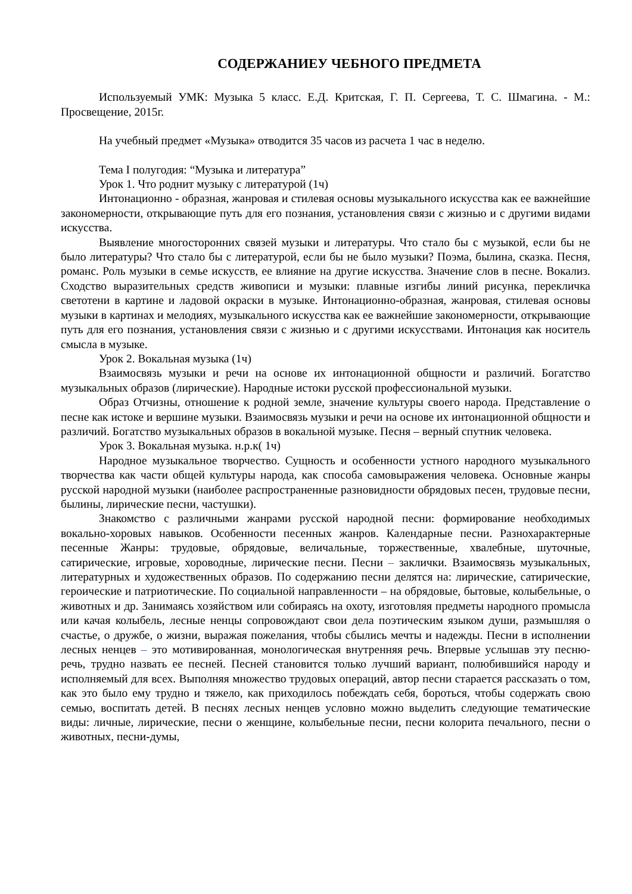СОДЕРЖАНИЕУ ЧЕБНОГО ПРЕДМЕТА
Используемый УМК: Музыка 5 класс. Е.Д. Критская, Г. П. Сергеева, Т. С. Шмагина. - М.: Просвещение, 2015г.
На учебный предмет «Музыка» отводится 35 часов из расчета 1 час в неделю.
Тема I полугодия: “Музыка и литература”
Урок 1. Что роднит музыку с литературой (1ч)
Интонационно - образная, жанровая и стилевая основы музыкального искусства как ее важнейшие закономерности, открывающие путь для его познания, установления связи с жизнью и с другими видами искусства.
Выявление многосторонних связей музыки и литературы. Что стало бы с музыкой, если бы не было литературы? Что стало бы с литературой, если бы не было музыки? Поэма, былина, сказка. Песня, романс. Роль музыки в семье искусств, ее влияние на другие искусства. Значение слов в песне. Вокализ. Сходство выразительных средств живописи и музыки: плавные изгибы линий рисунка, перекличка светотени в картине и ладовой окраски в музыке. Интонационно-образная, жанровая, стилевая основы музыки в картинах и мелодиях, музыкального искусства как ее важнейшие закономерности, открывающие путь для его познания, установления связи с жизнью и с другими искусствами. Интонация как носитель смысла в музыке.
Урок 2. Вокальная музыка (1ч)
Взаимосвязь музыки и речи на основе их интонационной общности и различий. Богатство музыкальных образов (лирические). Народные истоки русской профессиональной музыки.
Образ Отчизны, отношение к родной земле, значение культуры своего народа. Представление о песне как истоке и вершине музыки. Взаимосвязь музыки и речи на основе их интонационной общности и различий. Богатство музыкальных образов в вокальной музыке. Песня – верный спутник человека.
Урок 3. Вокальная музыка. н.р.к( 1ч)
Народное музыкальное творчество. Сущность и особенности устного народного музыкального творчества как части общей культуры народа, как способа самовыражения человека. Основные жанры русской народной музыки (наиболее распространенные разновидности обрядовых песен, трудовые песни, былины, лирические песни, частушки).
Знакомство с различными жанрами русской народной песни: формирование необходимых вокально-хоровых навыков. Особенности песенных жанров. Календарные песни. Разнохарактерные песенные Жанры: трудовые, обрядовые, величальные, торжественные, хвалебные, шуточные, сатирические, игровые, хороводные, лирические песни. Песни – заклички. Взаимосвязь музыкальных, литературных и художественных образов. По содержанию песни делятся на: лирические, сатирические, героические и патриотические. По социальной направленности – на обрядовые, бытовые, колыбельные, о животных и др. Занимаясь хозяйством или собираясь на охоту, изготовляя предметы народного промысла или качая колыбель, лесные ненцы сопровождают свои дела поэтическим языком души, размышляя о счастье, о дружбе, о жизни, выражая пожелания, чтобы сбылись мечты и надежды. Песни в исполнении лесных ненцев – это мотивированная, монологическая внутренняя речь. Впервые услышав эту песню-речь, трудно назвать ее песней. Песней становится только лучший вариант, полюбившийся народу и исполняемый для всех. Выполняя множество трудовых операций, автор песни старается рассказать о том, как это было ему трудно и тяжело, как приходилось побеждать себя, бороться, чтобы содержать свою семью, воспитать детей. В песнях лесных ненцев условно можно выделить следующие тематические виды: личные, лирические, песни о женщине, колыбельные песни, песни колорита печального, песни о животных, песни-думы,